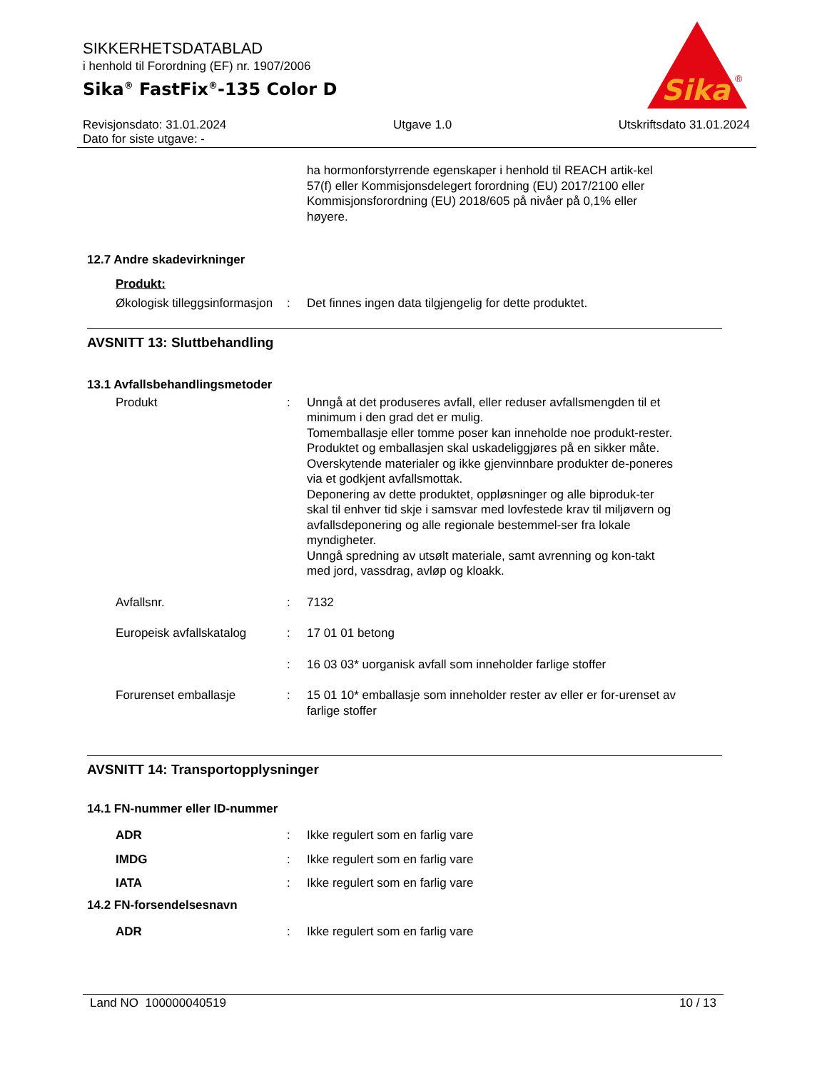SIKKERHETSDATABLAD
i henhold til Forordning (EF) nr. 1907/2006
Sika<sup>®</sup> FastFix<sup>®</sup>-135 Color D
Sika
®
Revisjonsdato: 31.01.2024 Utgave 1.0 Utskriftsdato 31.01.2024
Dato for siste utgave: -
ha hormonforstyrrende egenskaper i henhold til REACH artik-kel 57(f) eller Kommisjonsdelegert forordning (EU) 2017/2100 eller Kommisjonsforordning (EU) 2018/605 på nivåer på 0,1% eller høyere.
12.7 Andre skadevirkninger
Produkt:
Økologisk tilleggsinformasjon
: Det finnes ingen data tilgjengelig for dette produktet.
AVSNITT 13: Sluttbehandling
13.1 Avfallsbehandlingsmetoder
Produkt : Unngå at det produseres avfall, eller reduser avfallsmengden til et minimum i den grad det er mulig.
Tomemballasje eller tomme poser kan inneholde noe produkt-rester.
Produktet og emballasjen skal uskadeliggjøres på en sikker måte.
Overskytende materialer og ikke gjenvinnbare produkter de-poneres via et godkjent avfallsmottak.
Deponering av dette produktet, oppløsninger og alle biproduk-ter skal til enhver tid skje i samsvar med lovfestede krav til miljøvern og avfallsdeponering og alle regionale bestemmel-ser fra lokale myndigheter.
Unngå spredning av utsølt materiale, samt avrenning og kon-takt med jord, vassdrag, avløp og kloakk.
Avfallsnr. : 7132
Europeisk avfallskatalog
: 17 01 01 betong
: 16 03 03* uorganisk avfall som inneholder farlige stoffer
Forurenset emballasje : 15 01 10* emballasje som inneholder rester av eller er for-urenset av farlige stoffer
AVSNITT 14: Transportopplysninger
14.1 FN-nummer eller ID-nummer
ADR : Ikke regulert som en farlig vare
IMDG : Ikke regulert som en farlig vare
IATA : Ikke regulert som en farlig vare
14.2 FN-forsendelsesnavn
ADR : Ikke regulert som en farlig vare
Land NO 100000040519 10 / 13